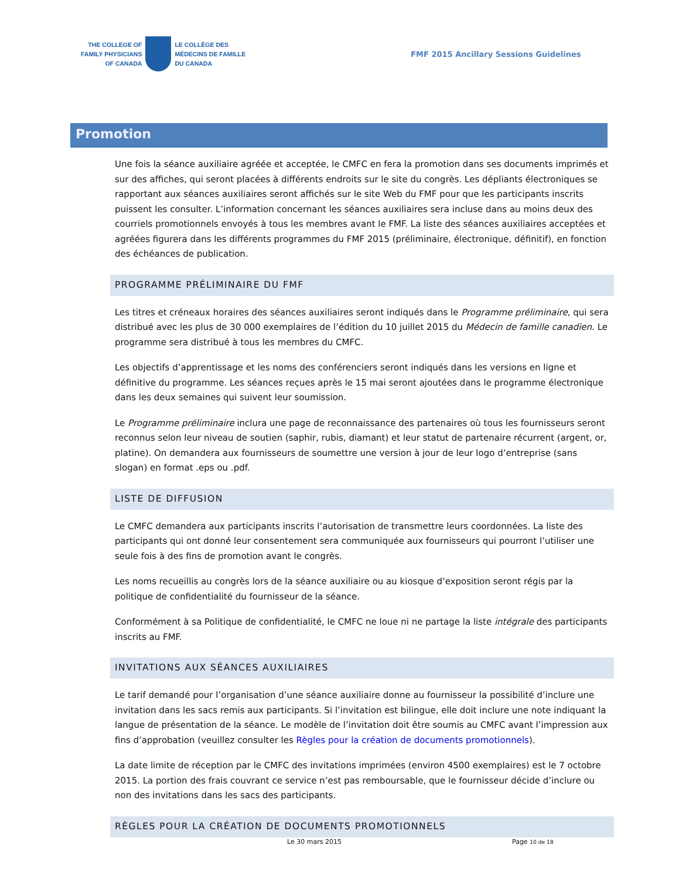THE COLLEGE OF
FAMILY PHYSICIANS
OF CANADA
LE COLLÈGE DES
MÉDECINS DE FAMILLE
DU CANADA
FMF 2015 Ancillary Sessions Guidelines
Promotion
Une fois la séance auxiliaire agréée et acceptée, le CMFC en fera la promotion dans ses documents imprimés et sur des affiches, qui seront placées à différents endroits sur le site du congrès. Les dépliants électroniques se rapportant aux séances auxiliaires seront affichés sur le site Web du FMF pour que les participants inscrits puissent les consulter. L’information concernant les séances auxiliaires sera incluse dans au moins deux des courriels promotionnels envoyés à tous les membres avant le FMF. La liste des séances auxiliaires acceptées et agréées figurera dans les différents programmes du FMF 2015 (préliminaire, électronique, définitif), en fonction des échéances de publication.
PROGRAMME PRÉLIMINAIRE DU FMF
Les titres et créneaux horaires des séances auxiliaires seront indiqués dans le Programme préliminaire, qui sera distribué avec les plus de 30 000 exemplaires de l’édition du 10 juillet 2015 du Médecin de famille canadien. Le programme sera distribué à tous les membres du CMFC.
Les objectifs d’apprentissage et les noms des conférenciers seront indiqués dans les versions en ligne et définitive du programme. Les séances reçues après le 15 mai seront ajoutées dans le programme électronique dans les deux semaines qui suivent leur soumission.
Le Programme préliminaire inclura une page de reconnaissance des partenaires où tous les fournisseurs seront reconnus selon leur niveau de soutien (saphir, rubis, diamant) et leur statut de partenaire récurrent (argent, or, platine). On demandera aux fournisseurs de soumettre une version à jour de leur logo d’entreprise (sans slogan) en format .eps ou .pdf.
LISTE DE DIFFUSION
Le CMFC demandera aux participants inscrits l’autorisation de transmettre leurs coordonnées. La liste des participants qui ont donné leur consentement sera communiquée aux fournisseurs qui pourront l’utiliser une seule fois à des fins de promotion avant le congrès.
Les noms recueillis au congrès lors de la séance auxiliaire ou au kiosque d’exposition seront régis par la politique de confidentialité du fournisseur de la séance.
Conformément à sa Politique de confidentialité, le CMFC ne loue ni ne partage la liste intégrale des participants inscrits au FMF.
INVITATIONS AUX SÉANCES AUXILIAIRES
Le tarif demandé pour l’organisation d’une séance auxiliaire donne au fournisseur la possibilité d’inclure une invitation dans les sacs remis aux participants. Si l’invitation est bilingue, elle doit inclure une note indiquant la langue de présentation de la séance. Le modèle de l’invitation doit être soumis au CMFC avant l’impression aux fins d’approbation (veuillez consulter les Règles pour la création de documents promotionnels).
La date limite de réception par le CMFC des invitations imprimées (environ 4500 exemplaires) est le 7 octobre 2015. La portion des frais couvrant ce service n’est pas remboursable, que le fournisseur décide d’inclure ou non des invitations dans les sacs des participants.
RÈGLES POUR LA CRÉATION DE DOCUMENTS PROMOTIONNELS
Le 30 mars 2015 Page 10 de 18